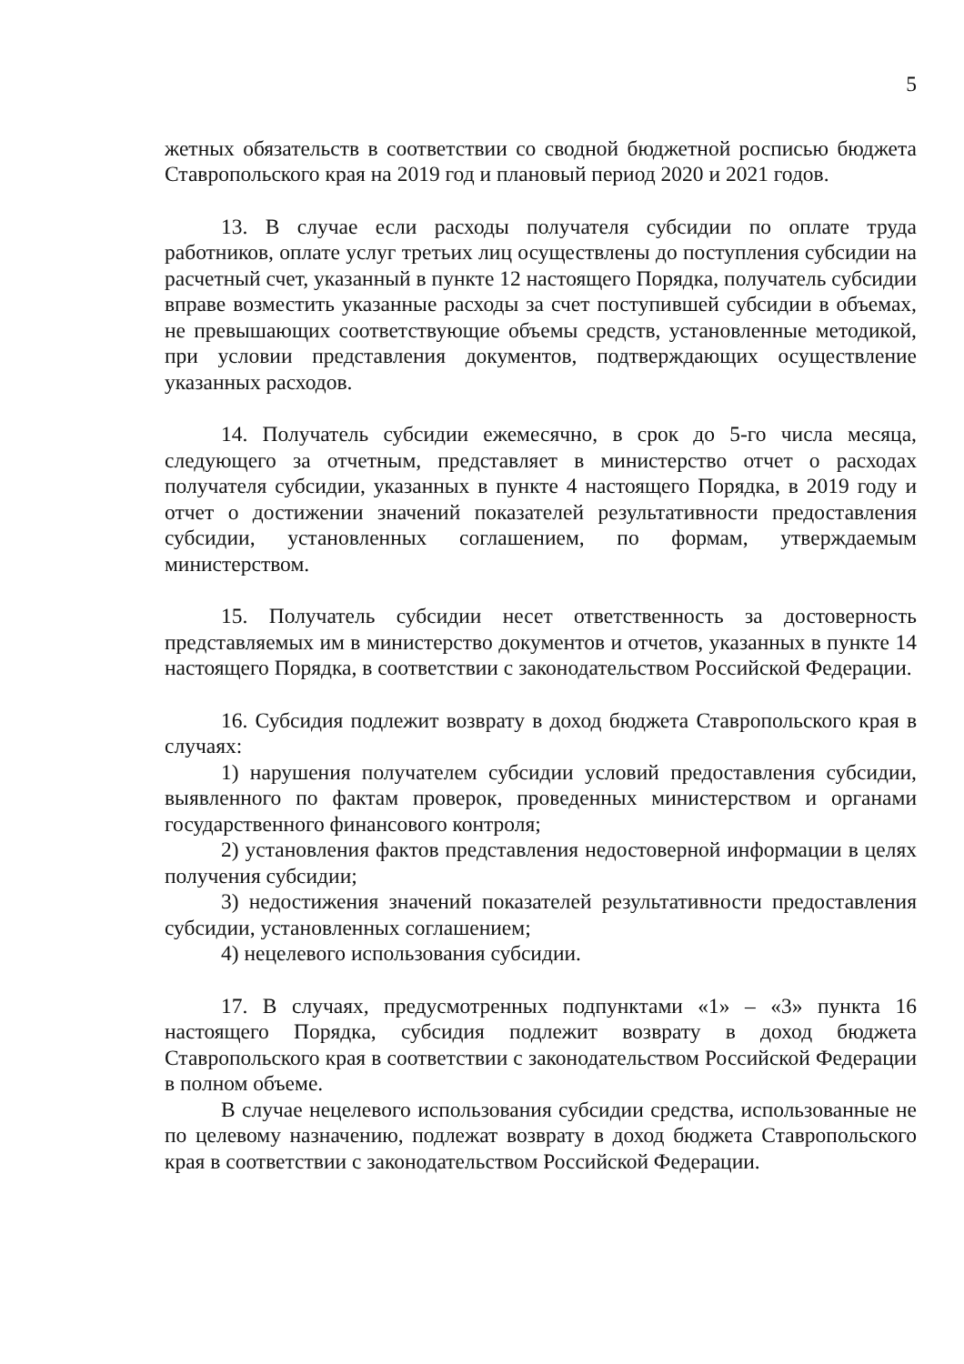5
жетных обязательств в соответствии со сводной бюджетной росписью бюджета Ставропольского края на 2019 год и плановый период 2020 и 2021 годов.
13. В случае если расходы получателя субсидии по оплате труда работников, оплате услуг третьих лиц осуществлены до поступления субсидии на расчетный счет, указанный в пункте 12 настоящего Порядка, получатель субсидии вправе возместить указанные расходы за счет поступившей субсидии в объемах, не превышающих соответствующие объемы средств, установленные методикой, при условии представления документов, подтверждающих осуществление указанных расходов.
14. Получатель субсидии ежемесячно, в срок до 5-го числа месяца, следующего за отчетным, представляет в министерство отчет о расходах получателя субсидии, указанных в пункте 4 настоящего Порядка, в 2019 году и отчет о достижении значений показателей результативности предоставления субсидии, установленных соглашением, по формам, утверждаемым министерством.
15. Получатель субсидии несет ответственность за достоверность представляемых им в министерство документов и отчетов, указанных в пункте 14 настоящего Порядка, в соответствии с законодательством Российской Федерации.
16. Субсидия подлежит возврату в доход бюджета Ставропольского края в случаях:
1) нарушения получателем субсидии условий предоставления субсидии, выявленного по фактам проверок, проведенных министерством и органами государственного финансового контроля;
2) установления фактов представления недостоверной информации в целях получения субсидии;
3) недостижения значений показателей результативности предоставления субсидии, установленных соглашением;
4) нецелевого использования субсидии.
17. В случаях, предусмотренных подпунктами «1» – «3» пункта 16 настоящего Порядка, субсидия подлежит возврату в доход бюджета Ставропольского края в соответствии с законодательством Российской Федерации в полном объеме.
В случае нецелевого использования субсидии средства, использованные не по целевому назначению, подлежат возврату в доход бюджета Ставропольского края в соответствии с законодательством Российской Федерации.